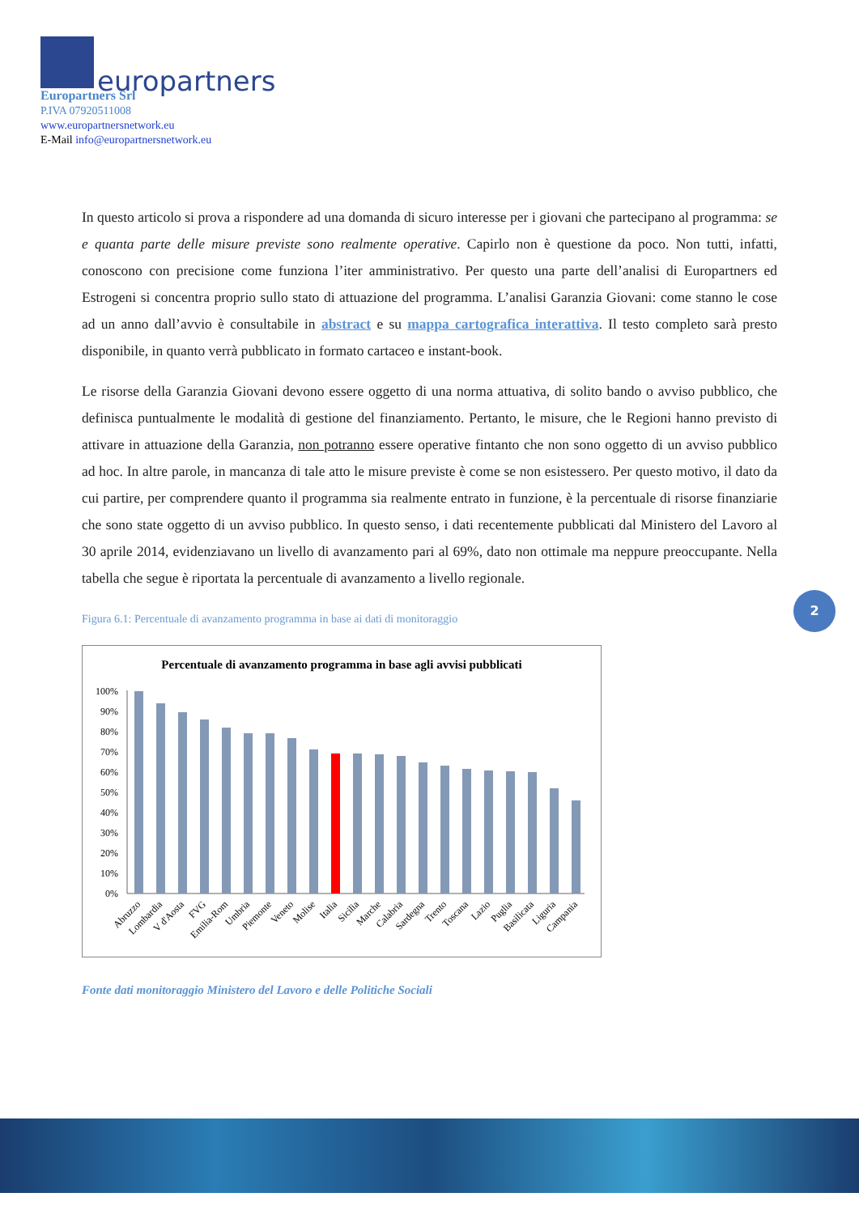europartners
Europartners Srl
P.IVA 07920511008
www.europartnersnetwork.eu
E-Mail info@europartnersnetwork.eu
In questo articolo si prova a rispondere ad una domanda di sicuro interesse per i giovani che partecipano al programma: se e quanta parte delle misure previste sono realmente operative. Capirlo non è questione da poco. Non tutti, infatti, conoscono con precisione come funziona l’iter amministrativo. Per questo una parte dell’analisi di Europartners ed Estrogeni si concentra proprio sullo stato di attuazione del programma. L’analisi Garanzia Giovani: come stanno le cose ad un anno dall’avvio è consultabile in abstract e su mappa cartografica interattiva. Il testo completo sarà presto disponibile, in quanto verrà pubblicato in formato cartaceo e instant-book.
Le risorse della Garanzia Giovani devono essere oggetto di una norma attuativa, di solito bando o avviso pubblico, che definisca puntualmente le modalità di gestione del finanziamento. Pertanto, le misure, che le Regioni hanno previsto di attivare in attuazione della Garanzia, non potranno essere operative fintanto che non sono oggetto di un avviso pubblico ad hoc. In altre parole, in mancanza di tale atto le misure previste è come se non esistessero. Per questo motivo, il dato da cui partire, per comprendere quanto il programma sia realmente entrato in funzione, è la percentuale di risorse finanziarie che sono state oggetto di un avviso pubblico. In questo senso, i dati recentemente pubblicati dal Ministero del Lavoro al 30 aprile 2014, evidenziavano un livello di avanzamento pari al 69%, dato non ottimale ma neppure preoccupante. Nella tabella che segue è riportata la percentuale di avanzamento a livello regionale.
Figura 6.1: Percentuale di avanzamento programma in base ai dati di monitoraggio
Percentuale di avanzamento programma in base agli avvisi pubblicati
0%
10%
20%
30%
40%
50%
60%
70%
80%
90%
100%
Abruzzo
Lombardia
V d'Aosta
FVG
Emilia-Rom
Umbria
Piemonte
Veneto
Molise
Italia
Sicilia
Marche
Calabria
Sardegna
Trento
Toscana
Lazio
Puglia
Basilicata
Liguria
Campania
Fonte dati monitoraggio Ministero del Lavoro e delle Politiche Sociali
2